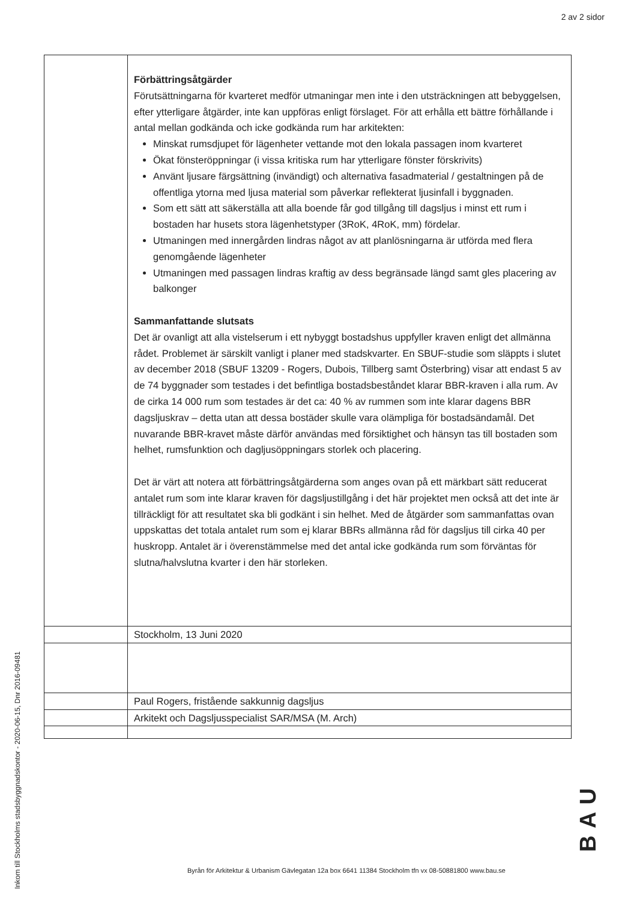2 av 2 sidor
| | Förbättringsåtgärder Förutsättningarna för kvarteret medför utmaningar men inte i den utsträckningen att bebyggelsen, efter ytterligare åtgärder, inte kan uppföras enligt förslaget. För att erhålla ett bättre förhållande i antal mellan godkända och icke godkända rum har arkitekten: Minskat rumsdjupet för lägenheter vettande mot den lokala passagen inom kvarteret Ökat fönsteröppningar (i vissa kritiska rum har ytterligare fönster förskrivits) Använt ljusare färgsättning (invändigt) och alternativa fasadmaterial / gestaltningen på de offentliga ytorna med ljusa material som påverkar reflekterat ljusinfall i byggnaden. Som ett sätt att säkerställa att alla boende får god tillgång till dagsljus i minst ett rum i bostaden har husets stora lägenhetstyper (3RoK, 4RoK, mm) fördelar. Utmaningen med innergården lindras något av att planlösningarna är utförda med flera genomgående lägenheter Utmaningen med passagen lindras kraftig av dess begränsade längd samt gles placering av balkonger Sammanfattande slutsats Det är ovanligt att alla vistelserum i ett nybyggt bostadshus uppfyller kraven enligt det allmänna rådet. Problemet är särskilt vanligt i planer med stadskvarter. En SBUF-studie som släppts i slutet av december 2018 (SBUF 13209 - Rogers, Dubois, Tillberg samt Österbring) visar att endast 5 av de 74 byggnader som testades i det befintliga bostadsbeståndet klarar BBR-kraven i alla rum. Av de cirka 14 000 rum som testades är det ca: 40 % av rummen som inte klarar dagens BBR dagsljuskrav – detta utan att dessa bostäder skulle vara olämpliga för bostadsändamål. Det nuvarande BBR-kravet måste därför användas med försiktighet och hänsyn tas till bostaden som helhet, rumsfunktion och dagljusöppningars storlek och placering. Det är värt att notera att förbättringsåtgärderna som anges ovan på ett märkbart sätt reducerat antalet rum som inte klarar kraven för dagsljustillgång i det här projektet men också att det inte är tillräckligt för att resultatet ska bli godkänt i sin helhet. Med de åtgärder som sammanfattas ovan uppskattas det totala antalet rum som ej klarar BBRs allmänna råd för dagsljus till cirka 40 per huskropp. Antalet är i överenstämmelse med det antal icke godkända rum som förväntas för slutna/halvslutna kvarter i den här storleken. |
| | Stockholm, 13 Juni 2020 |
| | Paul Rogers, fristående sakkunnig dagsljus |
| | Arkitekt och Dagsljusspecialist SAR/MSA (M. Arch) |
Inkom till Stockholms stadsbyggnadskontor - 2020-06-15, Dnr 2016-09481
Byrån för Arkitektur & Urbanism Gävlegatan 12a box 6641 11384 Stockholm tfn vx 08-50881800 www.bau.se
BAU